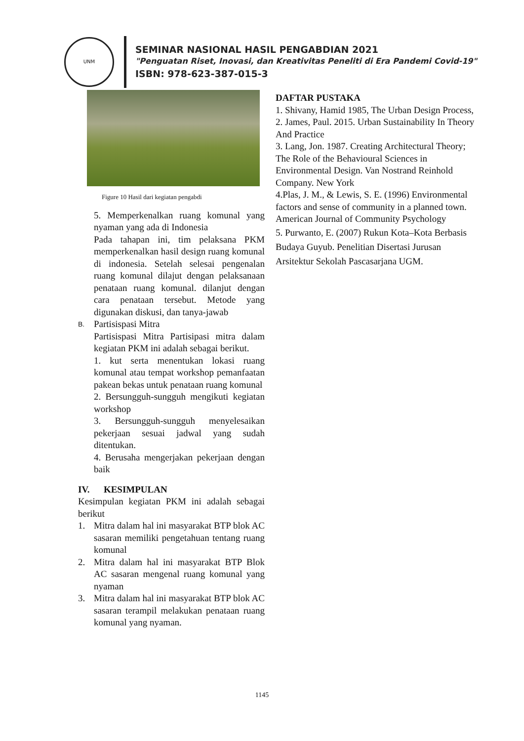UNM
SEMINAR NASIONAL HASIL PENGABDIAN 2021
"Penguatan Riset, Inovasi, dan Kreativitas Peneliti di Era Pandemi Covid-19"
ISBN: 978-623-387-015-3
Figure 10 Hasil dari kegiatan pengabdi
5. Memperkenalkan ruang komunal yang nyaman yang ada di Indonesia
Pada tahapan ini, tim pelaksana PKM memperkenalkan hasil design ruang komunal di indonesia. Setelah selesai pengenalan ruang komunal dilajut dengan pelaksanaan penataan ruang komunal. dilanjut dengan cara penataan tersebut. Metode yang digunakan diskusi, dan tanya-jawab
B.
Partisispasi Mitra
Partisispasi Mitra Partisipasi mitra dalam kegiatan PKM ini adalah sebagai berikut.
1. kut serta menentukan lokasi ruang komunal atau tempat workshop pemanfaatan pakean bekas untuk penataan ruang komunal
2. Bersungguh-sungguh mengikuti kegiatan workshop
3. Bersungguh-sungguh menyelesaikan pekerjaan sesuai jadwal yang sudah ditentukan.
4. Berusaha mengerjakan pekerjaan dengan baik
IV. KESIMPULAN
Kesimpulan kegiatan PKM ini adalah sebagai berikut
1. Mitra dalam hal ini masyarakat BTP blok AC sasaran memiliki pengetahuan tentang ruang komunal
2. Mitra dalam hal ini masyarakat BTP Blok AC sasaran mengenal ruang komunal yang nyaman
3. Mitra dalam hal ini masyarakat BTP blok AC sasaran terampil melakukan penataan ruang komunal yang nyaman.
DAFTAR PUSTAKA
1. Shivany, Hamid 1985, The Urban Design Process,
2. James, Paul. 2015. Urban Sustainability In Theory And Practice
3. Lang, Jon. 1987. Creating Architectural Theory; The Role of the Behavioural Sciences in Environmental Design. Van Nostrand Reinhold Company. New York
4.Plas, J. M., & Lewis, S. E. (1996) Environmental factors and sense of community in a planned town. American Journal of Community Psychology
5. Purwanto, E. (2007) Rukun Kota–Kota Berbasis Budaya Guyub. Penelitian Disertasi Jurusan Arsitektur Sekolah Pascasarjana UGM.
1145